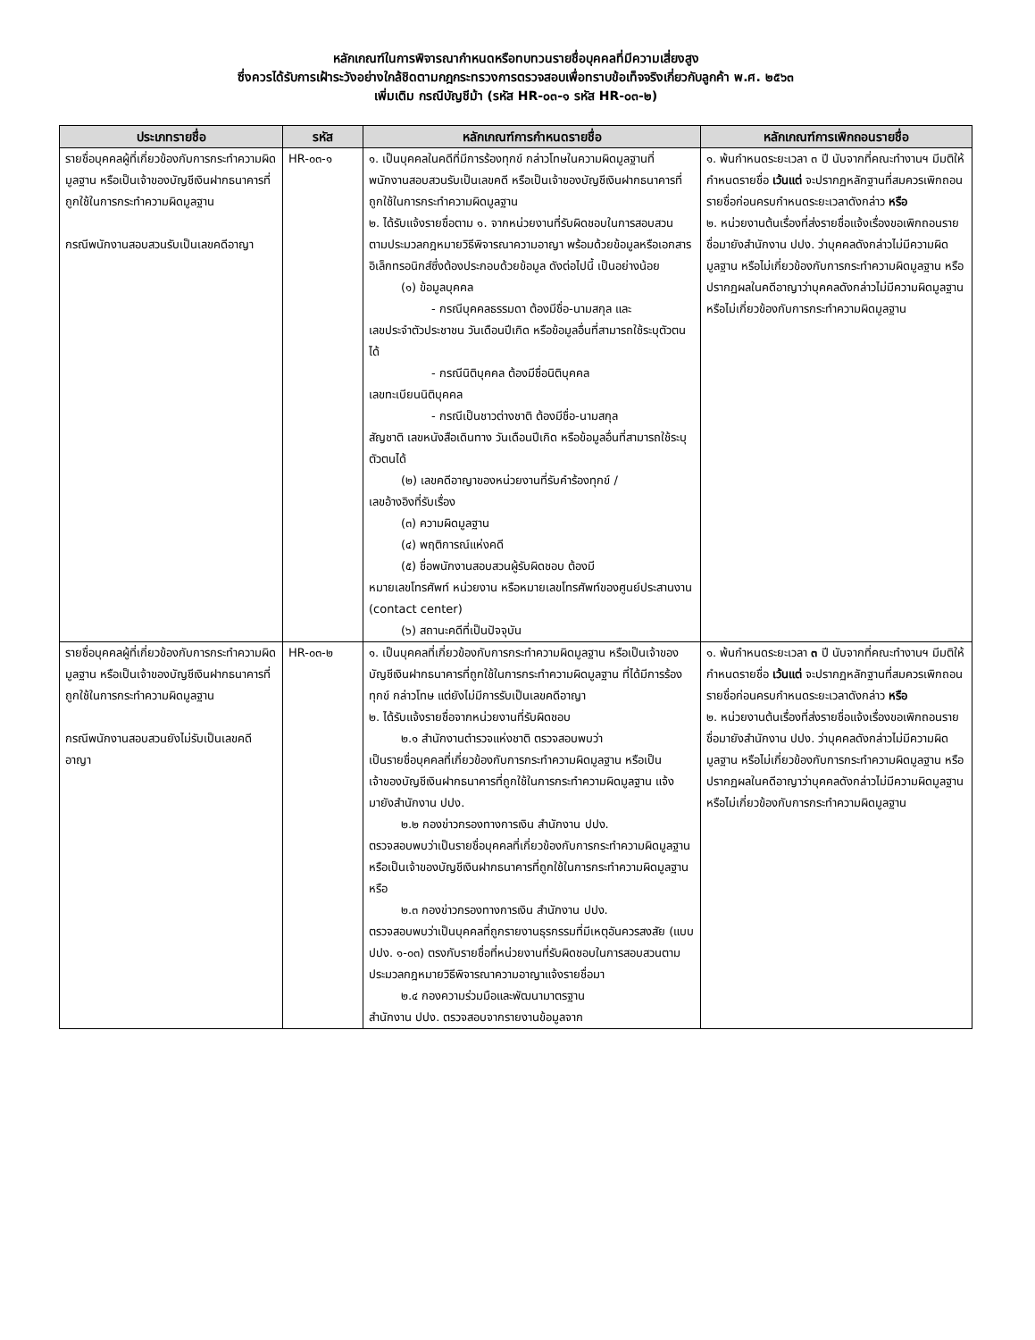หลักเกณฑ์ในการพิจารณากำหนดหรือทบทวนรายชื่อบุคคลที่มีความเสี่ยงสูง
ซึ่งควรได้รับการเฝ้าระวังอย่างใกล้ชิดตามกฎกระทรวงการตรวจสอบเพื่อทราบข้อเท็จจริงเกี่ยวกับลูกค้า พ.ศ. ๒๕๖๓
เพิ่มเติม กรณีบัญชีม้า (รหัส HR-๐๓-๑ รหัส HR-๐๓-๒)
| ประเภทรายชื่อ | รหัส | หลักเกณฑ์การกำหนดรายชื่อ | หลักเกณฑ์การเพิกถอนรายชื่อ |
| --- | --- | --- | --- |
| รายชื่อบุคคลผู้ที่เกี่ยวข้องกับการกระทำความผิดมูลฐาน หรือเป็นเจ้าของบัญชีเงินฝากธนาคารที่ถูกใช้ในการกระทำความผิดมูลฐาน กรณีพนักงานสอบสวนรับเป็นเลขคดีอาญา | HR-๐๓-๑ | ๑. เป็นบุคคลในคดีที่มีการร้องทุกข์ กล่าวโทษในความผิดมูลฐานที่พนักงานสอบสวนรับเป็นเลขคดี หรือเป็นเจ้าของบัญชีเงินฝากธนาคารที่ถูกใช้ในการกระทำความผิดมูลฐาน ๒. ได้รับแจ้งรายชื่อตาม ๑. จากหน่วยงานที่รับผิดชอบในการสอบสวน ตามประมวลกฎหมายวิธีพิจารณาความอาญา พร้อมด้วยข้อมูลหรือเอกสารอิเล็กทรอนิกส์ซึ่งต้องประกอบด้วยข้อมูล ดังต่อไปนี้ เป็นอย่างน้อย (๑) ข้อมูลบุคคล - กรณีบุคคลธรรมดา ต้องมีชื่อ-นามสกุล และ เลขประจำตัวประชาชน วันเดือนปีเกิด หรือข้อมูลอื่นที่สามารถใช้ระบุตัวตนได้ - กรณีนิติบุคคล ต้องมีชื่อนิติบุคคล เลขทะเบียนนิติบุคคล - กรณีเป็นชาวต่างชาติ ต้องมีชื่อ-นามสกุล สัญชาติ เลขหนังสือเดินทาง วันเดือนปีเกิด หรือข้อมูลอื่นที่สามารถใช้ระบุตัวตนได้ (๒) เลขคดีอาญาของหน่วยงานที่รับคำร้องทุกข์ / เลขอ้างอิงที่รับเรื่อง (๓) ความผิดมูลฐาน (๔) พฤติการณ์แห่งคดี (๕) ชื่อพนักงานสอบสวนผู้รับผิดชอบ ต้องมี หมายเลขโทรศัพท์ หน่วยงาน หรือหมายเลขโทรศัพท์ของศูนย์ประสานงาน (contact center) (๖) สถานะคดีที่เป็นปัจจุบัน | ๑. พ้นกำหนดระยะเวลา ๓ ปี นับจากที่คณะทำงานฯ มีมติให้กำหนดรายชื่อ เว้นแต่ จะปรากฏหลักฐานที่สมควรเพิกถอนรายชื่อก่อนครบกำหนดระยะเวลาดังกล่าว หรือ ๒. หน่วยงานต้นเรื่องที่ส่งรายชื่อแจ้งเรื่องขอเพิกถอนรายชื่อมายังสำนักงาน ปปง. ว่าบุคคลดังกล่าวไม่มีความผิดมูลฐาน หรือไม่เกี่ยวข้องกับการกระทำความผิดมูลฐาน หรือปรากฏผลในคดีอาญาว่าบุคคลดังกล่าวไม่มีความผิดมูลฐาน หรือไม่เกี่ยวข้องกับการกระทำความผิดมูลฐาน |
| รายชื่อบุคคลผู้ที่เกี่ยวข้องกับการกระทำความผิดมูลฐาน หรือเป็นเจ้าของบัญชีเงินฝากธนาคารที่ถูกใช้ในการกระทำความผิดมูลฐาน กรณีพนักงานสอบสวนยังไม่รับเป็นเลขคดีอาญา | HR-๐๓-๒ | ๑. เป็นบุคคลที่เกี่ยวข้องกับการกระทำความผิดมูลฐาน หรือเป็นเจ้าของบัญชีเงินฝากธนาคารที่ถูกใช้ในการกระทำความผิดมูลฐาน ที่ได้มีการร้องทุกข์ กล่าวโทษ แต่ยังไม่มีการรับเป็นเลขคดีอาญา ๒. ได้รับแจ้งรายชื่อจากหน่วยงานที่รับผิดชอบ ๒.๑ สำนักงานตำรวจแห่งชาติ ตรวจสอบพบว่า เป็นรายชื่อบุคคลที่เกี่ยวข้องกับการกระทำความผิดมูลฐาน หรือเป็นเจ้าของบัญชีเงินฝากธนาคารที่ถูกใช้ในการกระทำความผิดมูลฐาน แจ้งมายังสำนักงาน ปปง. ๒.๒ กองข่าวกรองทางการเงิน สำนักงาน ปปง. ตรวจสอบพบว่าเป็นรายชื่อบุคคลที่เกี่ยวข้องกับการกระทำความผิดมูลฐาน หรือเป็นเจ้าของบัญชีเงินฝากธนาคารที่ถูกใช้ในการกระทำความผิดมูลฐาน หรือ ๒.๓ กองข่าวกรองทางการเงิน สำนักงาน ปปง. ตรวจสอบพบว่าเป็นบุคคลที่ถูกรายงานธุรกรรมที่มีเหตุอันควรสงสัย (แบบ ปปง. ๑-๐๓) ตรงกับรายชื่อที่หน่วยงานที่รับผิดชอบในการสอบสวนตามประมวลกฎหมายวิธีพิจารณาความอาญาแจ้งรายชื่อมา ๒.๔ กองความร่วมมือและพัฒนามาตรฐาน สำนักงาน ปปง. ตรวจสอบจากรายงานข้อมูลจาก | ๑. พ้นกำหนดระยะเวลา ๓ ปี นับจากที่คณะทำงานฯ มีมติให้กำหนดรายชื่อ เว้นแต่ จะปรากฏหลักฐานที่สมควรเพิกถอนรายชื่อก่อนครบกำหนดระยะเวลาดังกล่าว หรือ ๒. หน่วยงานต้นเรื่องที่ส่งรายชื่อแจ้งเรื่องขอเพิกถอนรายชื่อมายังสำนักงาน ปปง. ว่าบุคคลดังกล่าวไม่มีความผิดมูลฐาน หรือไม่เกี่ยวข้องกับการกระทำความผิดมูลฐาน หรือปรากฏผลในคดีอาญาว่าบุคคลดังกล่าวไม่มีความผิดมูลฐาน หรือไม่เกี่ยวข้องกับการกระทำความผิดมูลฐาน |